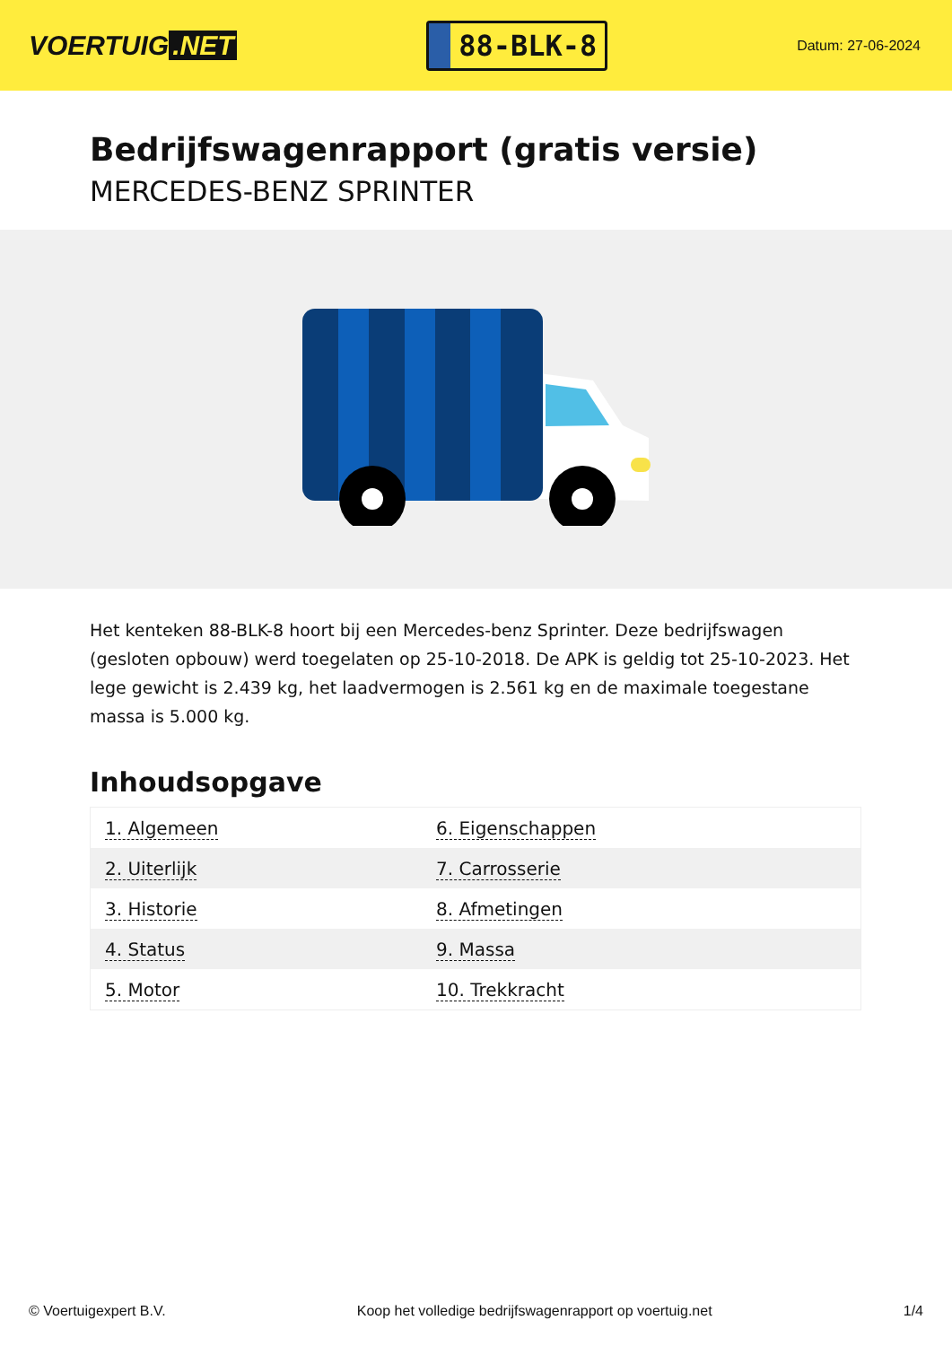VOERTUIG.NET
88-BLK-8
Datum: 27-06-2024
Bedrijfswagenrapport (gratis versie)
MERCEDES-BENZ SPRINTER
Het kenteken 88-BLK-8 hoort bij een Mercedes-benz Sprinter. Deze bedrijfswagen (gesloten opbouw) werd toegelaten op 25-10-2018. De APK is geldig tot 25-10-2023. Het lege gewicht is 2.439 kg, het laadvermogen is 2.561 kg en de maximale toegestane massa is 5.000 kg.
Inhoudsopgave
| 1. Algemeen | 6. Eigenschappen |
| 2. Uiterlijk | 7. Carrosserie |
| 3. Historie | 8. Afmetingen |
| 4. Status | 9. Massa |
| 5. Motor | 10. Trekkracht |
© Voertuigexpert B.V. Koop het volledige bedrijfswagenrapport op voertuig.net 1/4